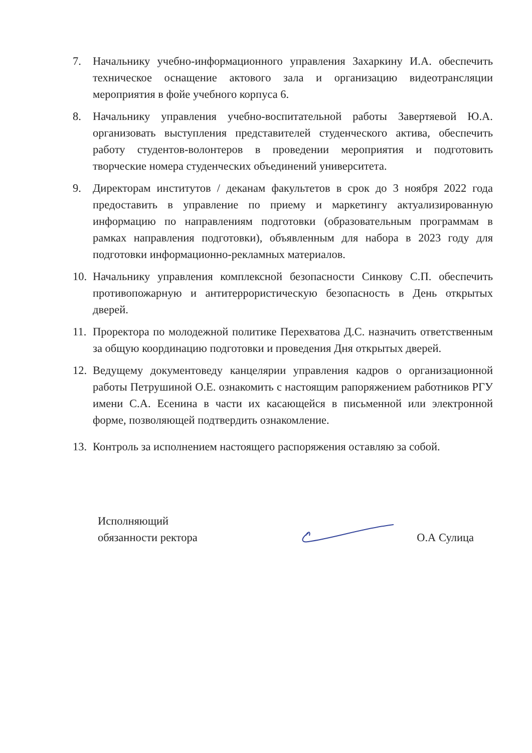7. Начальнику учебно-информационного управления Захаркину И.А. обеспечить техническое оснащение актового зала и организацию видеотрансляции мероприятия в фойе учебного корпуса 6.
8. Начальнику управления учебно-воспитательной работы Завертяевой Ю.А. организовать выступления представителей студенческого актива, обеспечить работу студентов-волонтеров в проведении мероприятия и подготовить творческие номера студенческих объединений университета.
9. Директорам институтов / деканам факультетов в срок до 3 ноября 2022 года предоставить в управление по приему и маркетингу актуализированную информацию по направлениям подготовки (образовательным программам в рамках направления подготовки), объявленным для набора в 2023 году для подготовки информационно-рекламных материалов.
10.
Начальнику управления комплексной безопасности Синкову С.П. обеспечить противопожарную и антитеррористическую безопасность в День открытых дверей.
11.
Проректора по молодежной политике Перехватова Д.С. назначить ответственным за общую координацию подготовки и проведения Дня открытых дверей.
12.
Ведущему документоведу канцелярии управления кадров о организационной работы Петрушиной О.Е. ознакомить с настоящим рапоряжением работников РГУ имени С.А. Есенина в части их касающейся в письменной или электронной форме, позволяющей подтвердить ознакомление.
13.
Контроль за исполнением настоящего распоряжения оставляю за собой.
Исполняющий
обязанности ректора
О.А Сулица